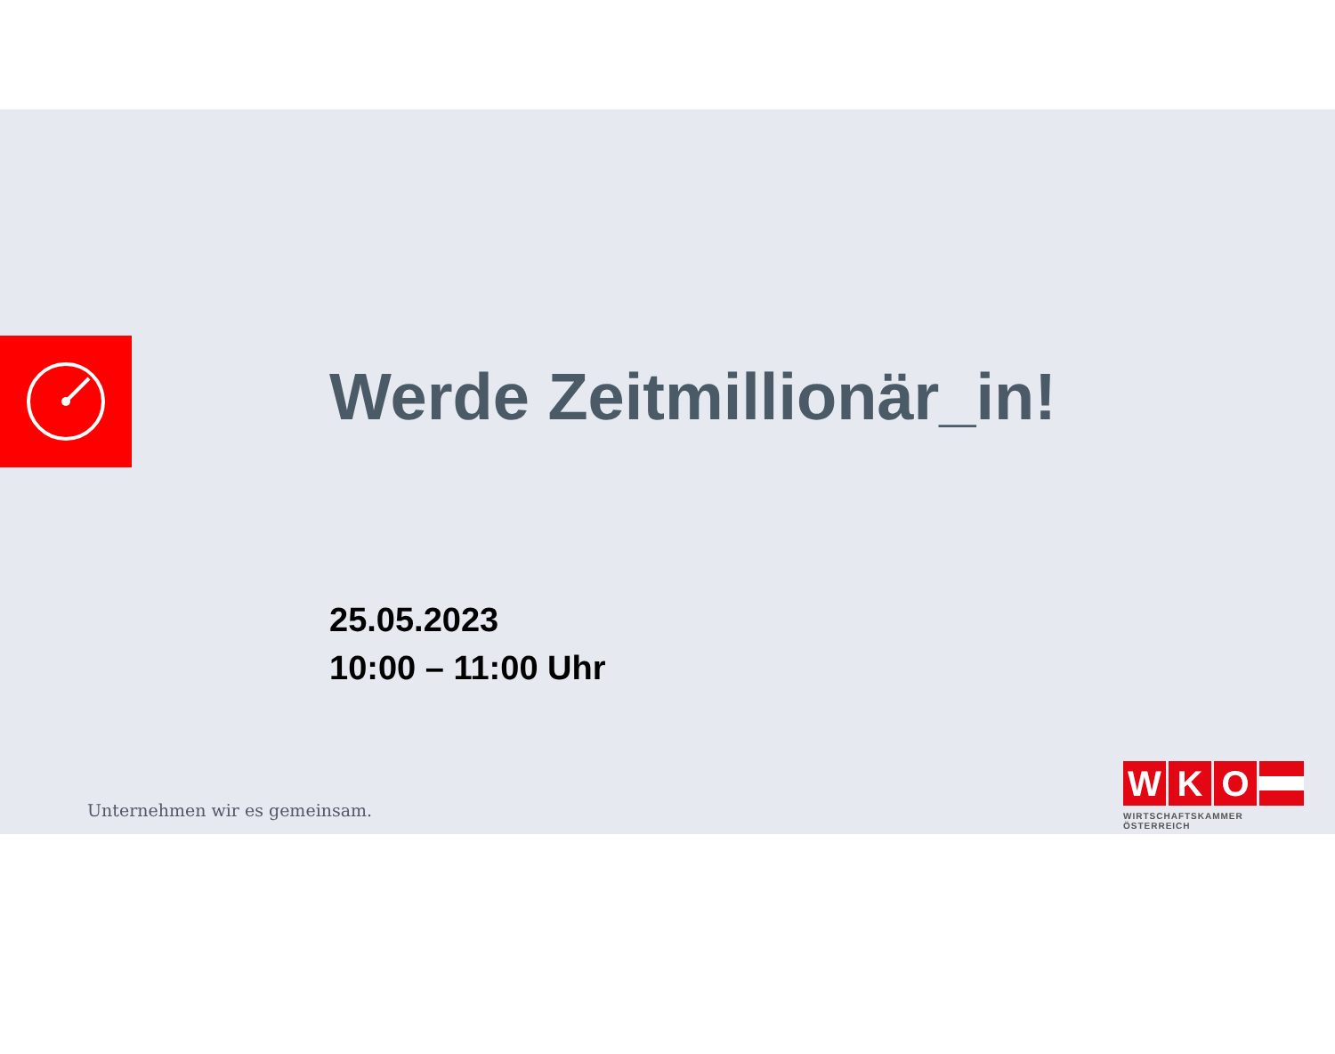Werde Zeitmillionär_in!
25.05.2023
10:00 – 11:00 Uhr
Unternehmen wir es gemeinsam.
W K O
WIRTSCHAFTSKAMMER ÖSTERREICH